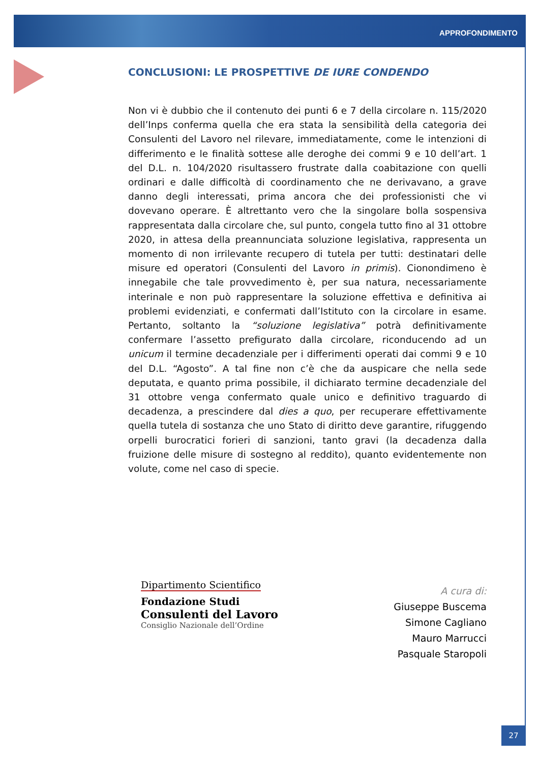APPROFONDIMENTO
CONCLUSIONI: LE PROSPETTIVE DE IURE CONDENDO
Non vi è dubbio che il contenuto dei punti 6 e 7 della circolare n. 115/2020 dell’Inps conferma quella che era stata la sensibilità della categoria dei Consulenti del Lavoro nel rilevare, immediatamente, come le intenzioni di differimento e le finalità sottese alle deroghe dei commi 9 e 10 dell’art. 1 del D.L. n. 104/2020 risultassero frustrate dalla coabitazione con quelli ordinari e dalle difficoltà di coordinamento che ne derivavano, a grave danno degli interessati, prima ancora che dei professionisti che vi dovevano operare. È altrettanto vero che la singolare bolla sospensiva rappresentata dalla circolare che, sul punto, congela tutto fino al 31 ottobre 2020, in attesa della preannunciata soluzione legislativa, rappresenta un momento di non irrilevante recupero di tutela per tutti: destinatari delle misure ed operatori (Consulenti del Lavoro in primis). Cionondimeno è innegabile che tale provvedimento è, per sua natura, necessariamente interinale e non può rappresentare la soluzione effettiva e definitiva ai problemi evidenziati, e confermati dall’Istituto con la circolare in esame. Pertanto, soltanto la “soluzione legislativa” potrà definitivamente confermare l’assetto prefigurato dalla circolare, riconducendo ad un unicum il termine decadenziale per i differimenti operati dai commi 9 e 10 del D.L. “Agosto”. A tal fine non c’è che da auspicare che nella sede deputata, e quanto prima possibile, il dichiarato termine decadenziale del 31 ottobre venga confermato quale unico e definitivo traguardo di decadenza, a prescindere dal dies a quo, per recuperare effettivamente quella tutela di sostanza che uno Stato di diritto deve garantire, rifuggendo orpelli burocratici forieri di sanzioni, tanto gravi (la decadenza dalla fruizione delle misure di sostegno al reddito), quanto evidentemente non volute, come nel caso di specie.
Dipartimento Scientifico
Fondazione Studi
Consulenti del Lavoro
Consiglio Nazionale dell’Ordine
A cura di:
Giuseppe Buscema
Simone Cagliano
Mauro Marrucci
Pasquale Staropoli
27